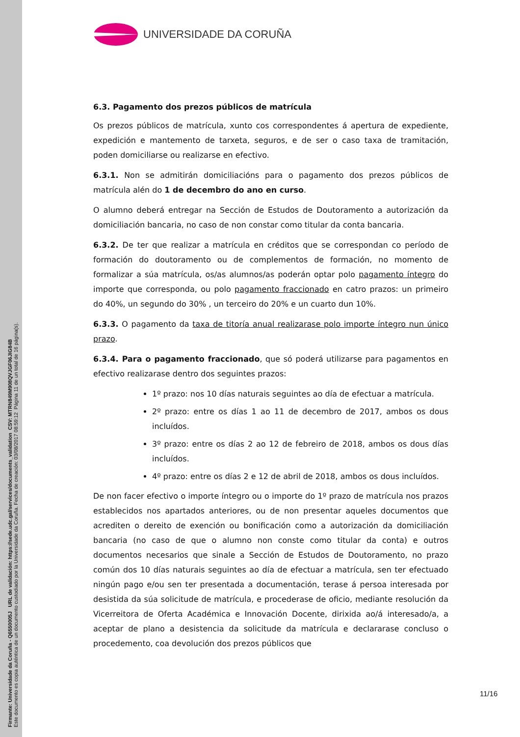Firmante: Universidade da Coruña - Q6550005J URL de validación: https://sede.udc.gal/services/documents_validation CSV: MTRN849M908QVJGF06JIG84B
Este documento es copia auténtica de un documento custodiado por la Universidade da Coruña. Fecha de creación: 03/08/2017 08:59:12 Página 11 de un total de 16 página(s).
UNIVERSIDADE DA CORUÑA
6.3. Pagamento dos prezos públicos de matrícula
Os prezos públicos de matrícula, xunto cos correspondentes á apertura de expediente, expedición e mantemento de tarxeta, seguros, e de ser o caso taxa de tramitación, poden domiciliarse ou realizarse en efectivo.
6.3.1. Non se admitirán domiciliacións para o pagamento dos prezos públicos de matrícula alén do 1 de decembro do ano en curso.
O alumno deberá entregar na Sección de Estudos de Doutoramento a autorización da domiciliación bancaria, no caso de non constar como titular da conta bancaria.
6.3.2. De ter que realizar a matrícula en créditos que se correspondan co período de formación do doutoramento ou de complementos de formación, no momento de formalizar a súa matrícula, os/as alumnos/as poderán optar polo pagamento íntegro do importe que corresponda, ou polo pagamento fraccionado en catro prazos: un primeiro do 40%, un segundo do 30% , un terceiro do 20% e un cuarto dun 10%.
6.3.3. O pagamento da taxa de titoría anual realizarase polo importe íntegro nun único prazo.
6.3.4. Para o pagamento fraccionado, que só poderá utilizarse para pagamentos en efectivo realizarase dentro dos seguintes prazos:
1º prazo: nos 10 días naturais seguintes ao día de efectuar a matrícula.
2º prazo: entre os días 1 ao 11 de decembro de 2017, ambos os dous incluídos.
3º prazo: entre os días 2 ao 12 de febreiro de 2018, ambos os dous días incluídos.
4º prazo: entre os días 2 e 12 de abril de 2018, ambos os dous incluídos.
De non facer efectivo o importe íntegro ou o importe do 1º prazo de matrícula nos prazos establecidos nos apartados anteriores, ou de non presentar aqueles documentos que acrediten o dereito de exención ou bonificación como a autorización da domiciliación bancaria (no caso de que o alumno non conste como titular da conta) e outros documentos necesarios que sinale a Sección de Estudos de Doutoramento, no prazo común dos 10 días naturais seguintes ao día de efectuar a matrícula, sen ter efectuado ningún pago e/ou sen ter presentada a documentación, terase á persoa interesada por desistida da súa solicitude de matrícula, e procederase de oficio, mediante resolución da Vicerreitora de Oferta Académica e Innovación Docente, dirixida ao/á interesado/a, a aceptar de plano a desistencia da solicitude da matrícula e declararase concluso o procedemento, coa devolución dos prezos públicos que
11/16